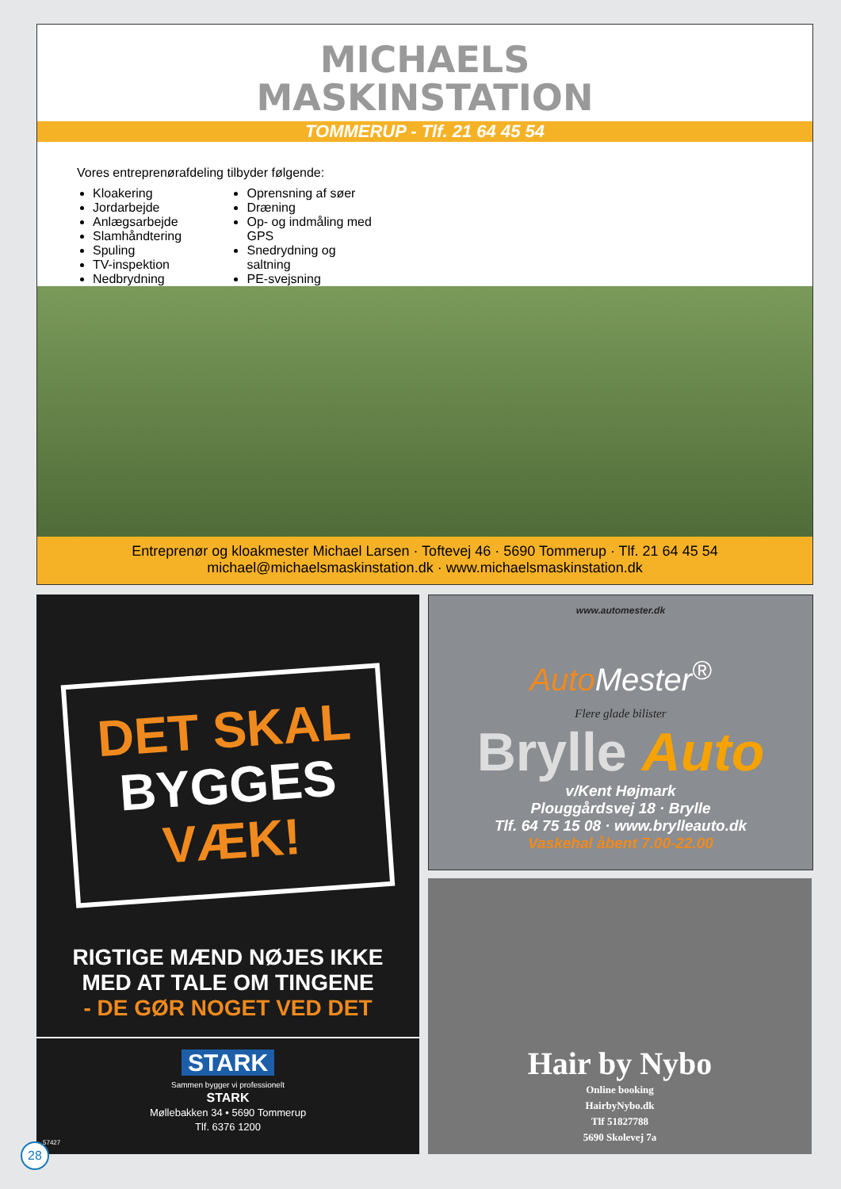MICHAELS
MASKINSTATION
TOMMERUP - Tlf. 21 64 45 54
Vores entreprenørafdeling tilbyder følgende:
Kloakering
Jordarbejde
Anlægsarbejde
Slamhåndtering
Spuling
TV-inspektion
Nedbrydning
Oprensning af søer
Dræning
Op- og indmåling med GPS
Snedrydning og saltning
PE-svejsning
Entreprenør og kloakmester Michael Larsen · Toftevej 46 · 5690 Tommerup · Tlf. 21 64 45 54
michael@michaelsmaskinstation.dk · www.michaelsmaskinstation.dk
DET SKAL
BYGGES
VÆK!
RIGTIGE MÆND NØJES IKKE
MED AT TALE OM TINGENE
- DE GØR NOGET VED DET
STARK
Sammen bygger vi professionelt
STARK
Møllebakken 34 • 5690 Tommerup
Tlf. 6376 1200
57427
www.automester.dk
Auto Mester<sup>®</sup>
Flere glade bilister
Brylle Auto
v/Kent Højmark
Plouggårdsvej 18 · Brylle
Tlf. 64 75 15 08 · www.brylleauto.dk
Vaskehal åbent 7.00-22.00
Hair by Nybo
Online booking
HairbyNybo.dk
Tlf 51827788
5690 Skolevej 7a
28